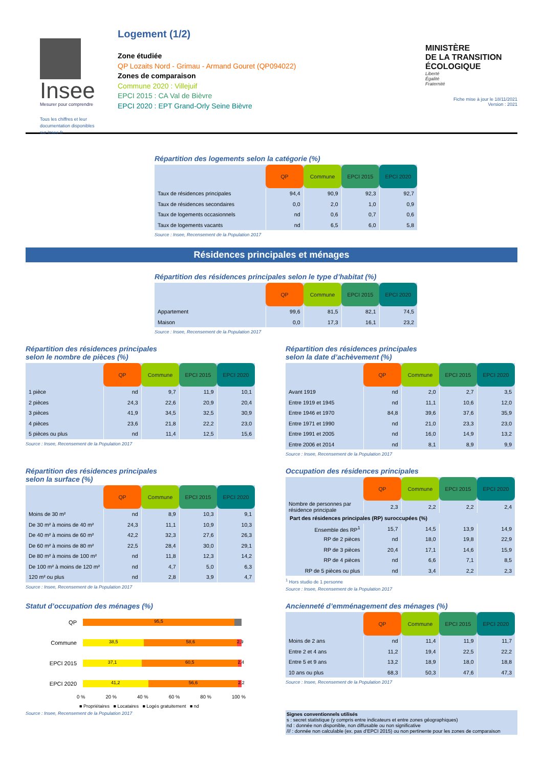Insee
Mesurer pour comprendre
Tous les chiffres et leur
documentation disponibles
sur Insee.fr
Logement (1/2)
Zone étudiée
QP Lozaits Nord - Grimau - Armand Gouret (QP094022)
Zones de comparaison
Commune 2020 : Villejuif
EPCI 2015 : CA Val de Bièvre
EPCI 2020 : EPT Grand-Orly Seine Bièvre
MINISTÈRE
DE LA TRANSITION
ÉCOLOGIQUE
Liberté
Égalité
Fraternité
Fiche mise à jour le 18/11/2021
Version : 2021
Répartition des logements selon la catégorie (%)
| | QP | Commune | EPCI 2015 | EPCI 2020 |
| --- | --- | --- | --- | --- |
| Taux de résidences principales | 94,4 | 90,9 | 92,3 | 92,7 |
| Taux de résidences secondaires | 0,0 | 2,0 | 1,0 | 0,9 |
| Taux de logements occasionnels | nd | 0,6 | 0,7 | 0,6 |
| Taux de logements vacants | nd | 6,5 | 6,0 | 5,8 |
Source : Insee, Recensement de la Population 2017
Résidences principales et ménages
Répartition des résidences principales selon le type d’habitat (%)
| | QP | Commune | EPCI 2015 | EPCI 2020 |
| --- | --- | --- | --- | --- |
| Appartement | 99,6 | 81,5 | 82,1 | 74,5 |
| Maison | 0,0 | 17,3 | 16,1 | 23,2 |
Source : Insee, Recensement de la Population 2017
Répartition des résidences principales
selon le nombre de pièces (%)
| | QP | Commune | EPCI 2015 | EPCI 2020 |
| --- | --- | --- | --- | --- |
| 1 pièce | nd | 9,7 | 11,9 | 10,1 |
| 2 pièces | 24,3 | 22,6 | 20,9 | 20,4 |
| 3 pièces | 41,9 | 34,5 | 32,5 | 30,9 |
| 4 pièces | 23,6 | 21,8 | 22,2 | 23,0 |
| 5 pièces ou plus | nd | 11,4 | 12,5 | 15,6 |
Source : Insee, Recensement de la Population 2017
Répartition des résidences principales
selon la date d’achèvement (%)
| | QP | Commune | EPCI 2015 | EPCI 2020 |
| --- | --- | --- | --- | --- |
| Avant 1919 | nd | 2,0 | 2,7 | 3,5 |
| Entre 1919 et 1945 | nd | 11,1 | 10,6 | 12,0 |
| Entre 1946 et 1970 | 84,8 | 39,6 | 37,6 | 35,9 |
| Entre 1971 et 1990 | nd | 21,0 | 23,3 | 23,0 |
| Entre 1991 et 2005 | nd | 16,0 | 14,9 | 13,2 |
| Entre 2006 et 2014 | nd | 8,1 | 8,9 | 9,9 |
Source : Insee, Recensement de la Population 2017
Répartition des résidences principales
selon la surface (%)
| | QP | Commune | EPCI 2015 | EPCI 2020 |
| --- | --- | --- | --- | --- |
| Moins de 30 m² | nd | 8,9 | 10,3 | 9,1 |
| De 30 m² à moins de 40 m² | 24,3 | 11,1 | 10,9 | 10,3 |
| De 40 m² à moins de 60 m² | 42,2 | 32,3 | 27,6 | 26,3 |
| De 60 m² à moins de 80 m² | 22,5 | 28,4 | 30,0 | 29,1 |
| De 80 m² à moins de 100 m² | nd | 11,8 | 12,3 | 14,2 |
| De 100 m² à moins de 120 m² | nd | 4,7 | 5,0 | 6,3 |
| 120 m² ou plus | nd | 2,8 | 3,9 | 4,7 |
Source : Insee, Recensement de la Population 2017
Occupation des résidences principales
| | QP | Commune | EPCI 2015 | EPCI 2020 |
| --- | --- | --- | --- | --- |
| Nombre de personnes par résidence principale | 2,3 | 2,2 | 2,2 | 2,4 |
| Part des résidences principales (RP) suroccupées (%) | | | | |
| Ensemble des RP<sup>1</sup> | 15,7 | 14,5 | 13,9 | 14,9 |
| RP de 2 pièces | nd | 18,0 | 19,8 | 22,9 |
| RP de 3 pièces | 20,4 | 17,1 | 14,6 | 15,9 |
| RP de 4 pièces | nd | 6,6 | 7,1 | 8,5 |
| RP de 5 pièces ou plus | nd | 3,4 | 2,2 | 2,3 |
<sup>1</sup> Hors studio de 1 personne
Source : Insee, Recensement de la Population 2017
Statut d’occupation des ménages (%)
QP
95,5
Commune
38,5 58,6 2,9
EPCI 2015
37,1 60,5 2,4
EPCI 2020
41,2 56,6 2,2
0 % 20 % 40 % 60 % 80 % 100 %
■ Propriétaires ■ Locataires ■ Logés gratuitement ■ nd
Source : Insee, Recensement de la Population 2017
Ancienneté d’emménagement des ménages (%)
| | QP | Commune | EPCI 2015 | EPCI 2020 |
| --- | --- | --- | --- | --- |
| Moins de 2 ans | nd | 11,4 | 11,9 | 11,7 |
| Entre 2 et 4 ans | 11,2 | 19,4 | 22,5 | 22,2 |
| Entre 5 et 9 ans | 13,2 | 18,9 | 18,0 | 18,8 |
| 10 ans ou plus | 68,3 | 50,3 | 47,6 | 47,3 |
Source : Insee, Recensement de la Population 2017
Signes conventionnels utilisés
s : secret statistique (y compris entre indicateurs et entre zones géographiques)
nd : donnée non disponible, non diffusable ou non significative
/// : donnée non calculable (ex. pas d’EPCI 2015) ou non pertinente pour les zones de comparaison